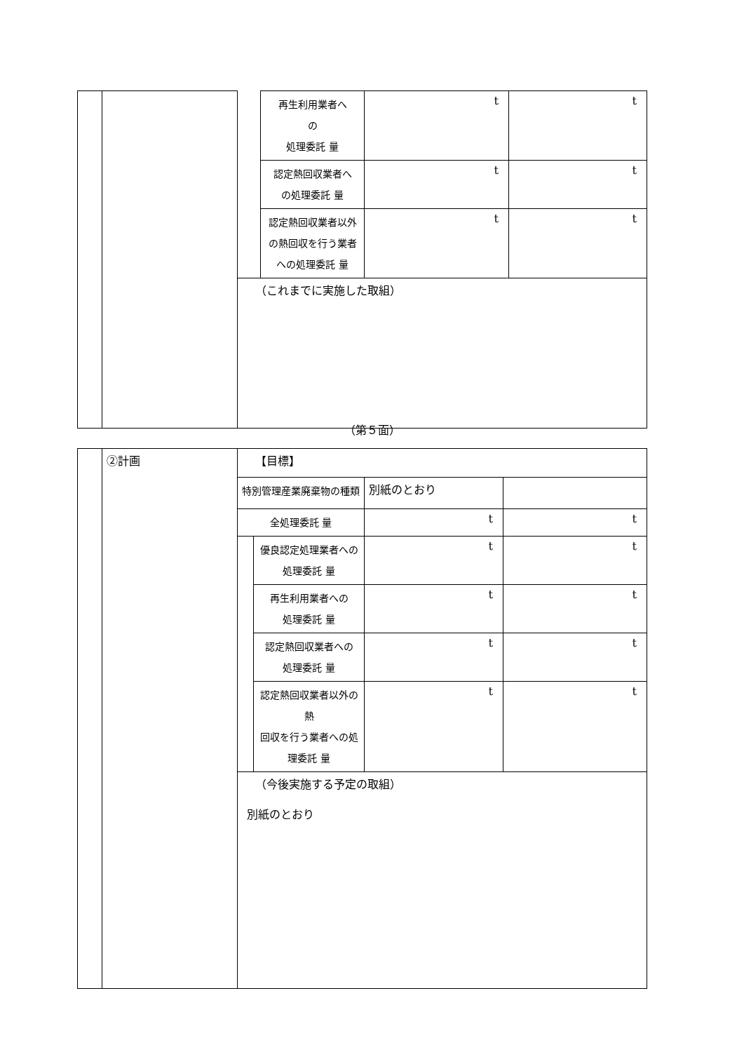| | | | 再生利用業者へ の 処理委託 量 | t | t |
| | | | 認定熱回収業者へ の処理委託 量 | t | t |
| | | | 認定熱回収業者以外 の熱回収を行う業者 への処理委託 量 | t | t |
| | | （これまでに実施した取組） | | | |
（第５面）
| | ②計画 | 【目標】 | | | |
| | | 特別管理産業廃棄物の種類 | | 別紙のとおり | |
| | | 全処理委託 量 | | t | t |
| | | | 優良認定処理業者への 処理委託 量 | t | t |
| | | | 再生利用業者への 処理委託 量 | t | t |
| | | | 認定熱回収業者への 処理委託 量 | t | t |
| | | | 認定熱回収業者以外の熱 回収を行う業者への処 理委託 量 | t | t |
| | | （今後実施する予定の取組） 別紙のとおり | | | |